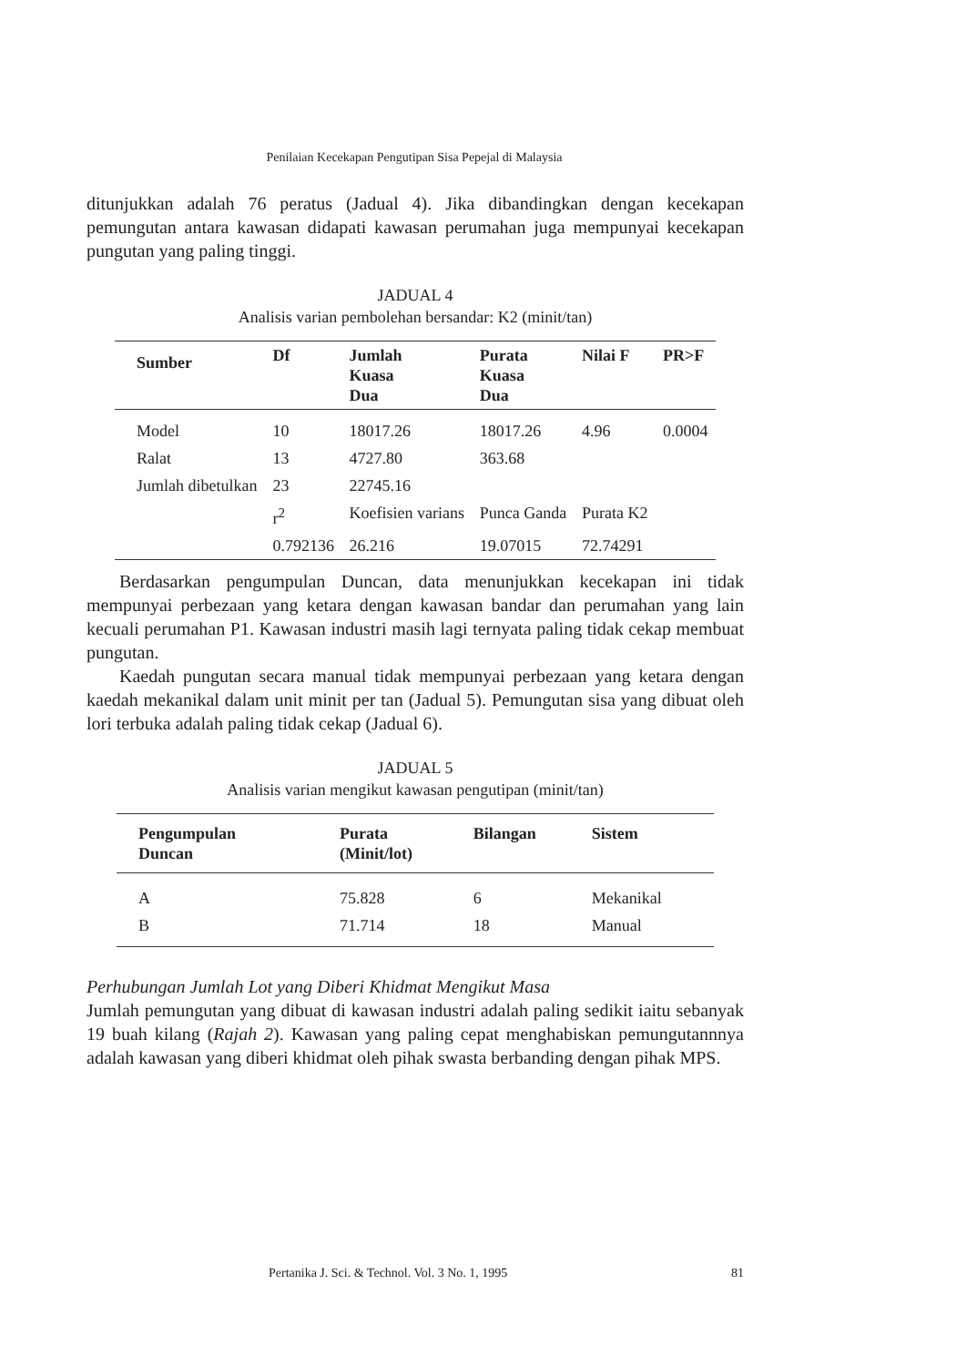Penilaian Kecekapan Pengutipan Sisa Pepejal di Malaysia
ditunjukkan adalah 76 peratus (Jadual 4). Jika dibandingkan dengan kecekapan pemungutan antara kawasan didapati kawasan perumahan juga mempunyai kecekapan pungutan yang paling tinggi.
JADUAL 4
Analisis varian pembolehan bersandar: K2 (minit/tan)
| Sumber | Df | Jumlah Kuasa Dua | Purata Kuasa Dua | Nilai F | PR>F |
| --- | --- | --- | --- | --- | --- |
| Model | 10 | 18017.26 | 18017.26 | 4.96 | 0.0004 |
| Ralat | 13 | 4727.80 | 363.68 | | |
| Jumlah dibetulkan | 23 | 22745.16 | | | |
| | r<sup>2</sup> | Koefisien varians | Punca Ganda | Purata K2 | |
| | 0.792136 | 26.216 | 19.07015 | 72.74291 | |
Berdasarkan pengumpulan Duncan, data menunjukkan kecekapan ini tidak mempunyai perbezaan yang ketara dengan kawasan bandar dan perumahan yang lain kecuali perumahan P1. Kawasan industri masih lagi ternyata paling tidak cekap membuat pungutan.
Kaedah pungutan secara manual tidak mempunyai perbezaan yang ketara dengan kaedah mekanikal dalam unit minit per tan (Jadual 5). Pemungutan sisa yang dibuat oleh lori terbuka adalah paling tidak cekap (Jadual 6).
JADUAL 5
Analisis varian mengikut kawasan pengutipan (minit/tan)
| Pengumpulan Duncan | Purata (Minit/lot) | Bilangan | Sistem |
| --- | --- | --- | --- |
| A | 75.828 | 6 | Mekanikal |
| B | 71.714 | 18 | Manual |
Perhubungan Jumlah Lot yang Diberi Khidmat Mengikut Masa
Jumlah pemungutan yang dibuat di kawasan industri adalah paling sedikit iaitu sebanyak 19 buah kilang (Rajah 2). Kawasan yang paling cepat menghabiskan pemungutannnya adalah kawasan yang diberi khidmat oleh pihak swasta berbanding dengan pihak MPS.
Pertanika J. Sci. & Technol. Vol. 3 No. 1, 1995 81